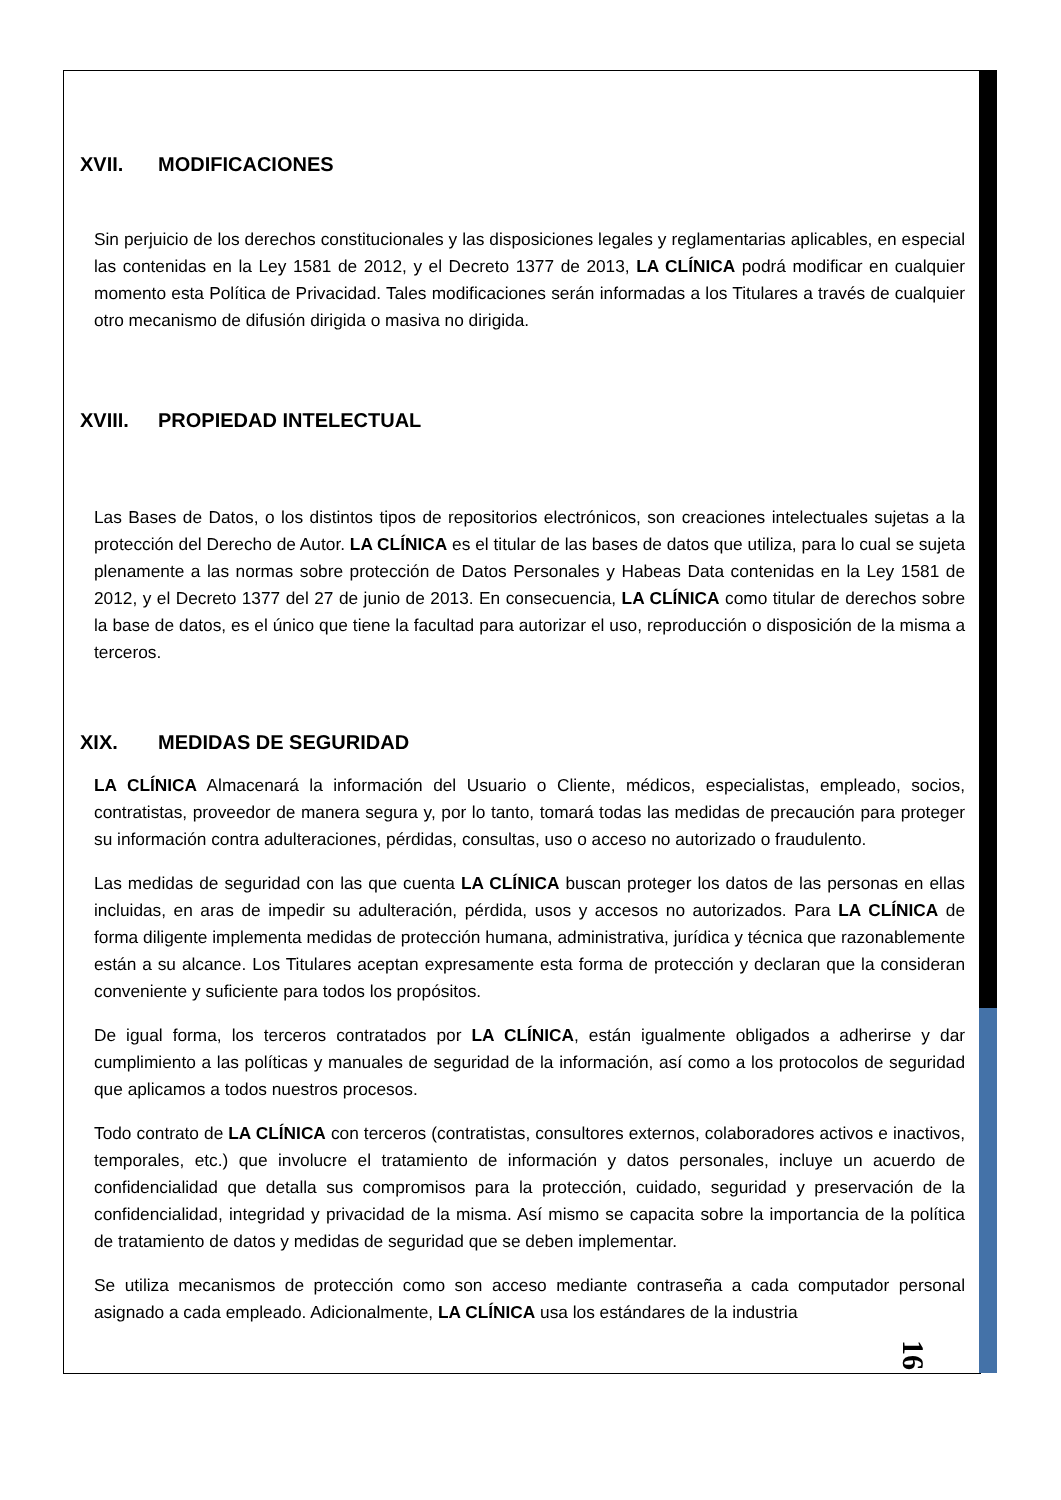XVII. MODIFICACIONES
Sin perjuicio de los derechos constitucionales y las disposiciones legales y reglamentarias aplicables, en especial las contenidas en la Ley 1581 de 2012, y el Decreto 1377 de 2013, LA CLÍNICA podrá modificar en cualquier momento esta Política de Privacidad. Tales modificaciones serán informadas a los Titulares a través de cualquier otro mecanismo de difusión dirigida o masiva no dirigida.
XVIII. PROPIEDAD INTELECTUAL
Las Bases de Datos, o los distintos tipos de repositorios electrónicos, son creaciones intelectuales sujetas a la protección del Derecho de Autor. LA CLÍNICA es el titular de las bases de datos que utiliza, para lo cual se sujeta plenamente a las normas sobre protección de Datos Personales y Habeas Data contenidas en la Ley 1581 de 2012, y el Decreto 1377 del 27 de junio de 2013. En consecuencia, LA CLÍNICA como titular de derechos sobre la base de datos, es el único que tiene la facultad para autorizar el uso, reproducción o disposición de la misma a terceros.
XIX. MEDIDAS DE SEGURIDAD
LA CLÍNICA Almacenará la información del Usuario o Cliente, médicos, especialistas, empleado, socios, contratistas, proveedor de manera segura y, por lo tanto, tomará todas las medidas de precaución para proteger su información contra adulteraciones, pérdidas, consultas, uso o acceso no autorizado o fraudulento.
Las medidas de seguridad con las que cuenta LA CLÍNICA buscan proteger los datos de las personas en ellas incluidas, en aras de impedir su adulteración, pérdida, usos y accesos no autorizados. Para LA CLÍNICA de forma diligente implementa medidas de protección humana, administrativa, jurídica y técnica que razonablemente están a su alcance. Los Titulares aceptan expresamente esta forma de protección y declaran que la consideran conveniente y suficiente para todos los propósitos.
De igual forma, los terceros contratados por LA CLÍNICA, están igualmente obligados a adherirse y dar cumplimiento a las políticas y manuales de seguridad de la información, así como a los protocolos de seguridad que aplicamos a todos nuestros procesos.
Todo contrato de LA CLÍNICA con terceros (contratistas, consultores externos, colaboradores activos e inactivos, temporales, etc.) que involucre el tratamiento de información y datos personales, incluye un acuerdo de confidencialidad que detalla sus compromisos para la protección, cuidado, seguridad y preservación de la confidencialidad, integridad y privacidad de la misma. Así mismo se capacita sobre la importancia de la política de tratamiento de datos y medidas de seguridad que se deben implementar.
Se utiliza mecanismos de protección como son acceso mediante contraseña a cada computador personal asignado a cada empleado. Adicionalmente, LA CLÍNICA usa los estándares de la industria
16